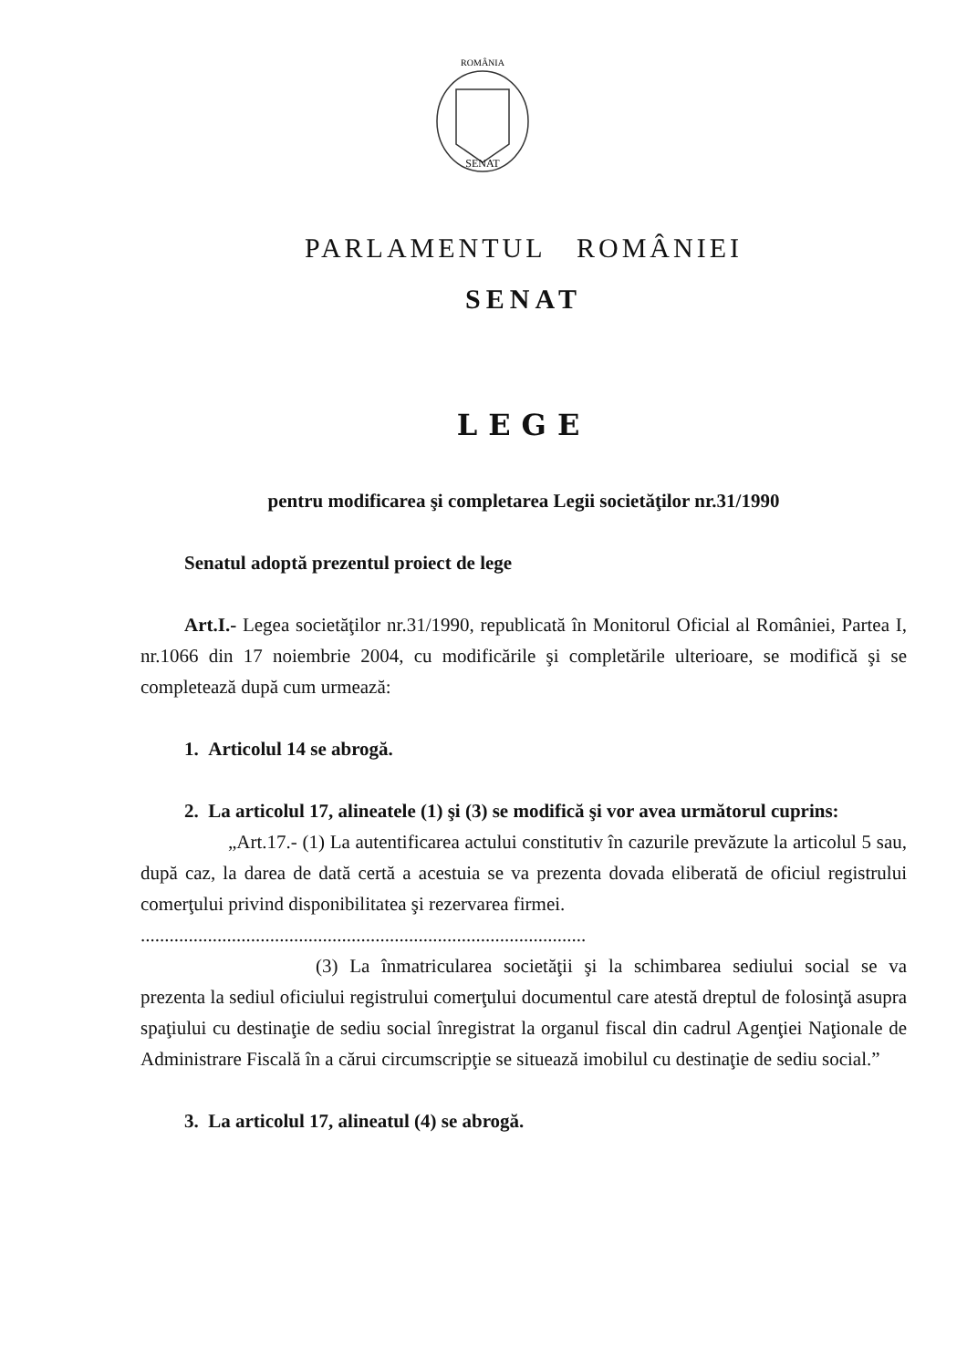SENAT
ROMÂNIA
PARLAMENTUL ROMÂNIEI
SENAT
LEGE
pentru modificarea şi completarea Legii societăţilor nr.31/1990
Senatul adoptă prezentul proiect de lege
Art.I.- Legea societăţilor nr.31/1990, republicată în Monitorul Oficial al României, Partea I, nr.1066 din 17 noiembrie 2004, cu modificările şi completările ulterioare, se modifică şi se completează după cum urmează:
1. Articolul 14 se abrogă.
2. La articolul 17, alineatele (1) şi (3) se modifică şi vor avea următorul cuprins:
„Art.17.- (1) La autentificarea actului constitutiv în cazurile prevăzute la articolul 5 sau, după caz, la darea de dată certă a acestuia se va prezenta dovada eliberată de oficiul registrului comerţului privind disponibilitatea şi rezervarea firmei.
.............................................................................................
(3) La înmatricularea societăţii şi la schimbarea sediului social se va prezenta la sediul oficiului registrului comerţului documentul care atestă dreptul de folosinţă asupra spaţiului cu destinaţie de sediu social înregistrat la organul fiscal din cadrul Agenţiei Naţionale de Administrare Fiscală în a cărui circumscripţie se situează imobilul cu destinaţie de sediu social.”
3. La articolul 17, alineatul (4) se abrogă.